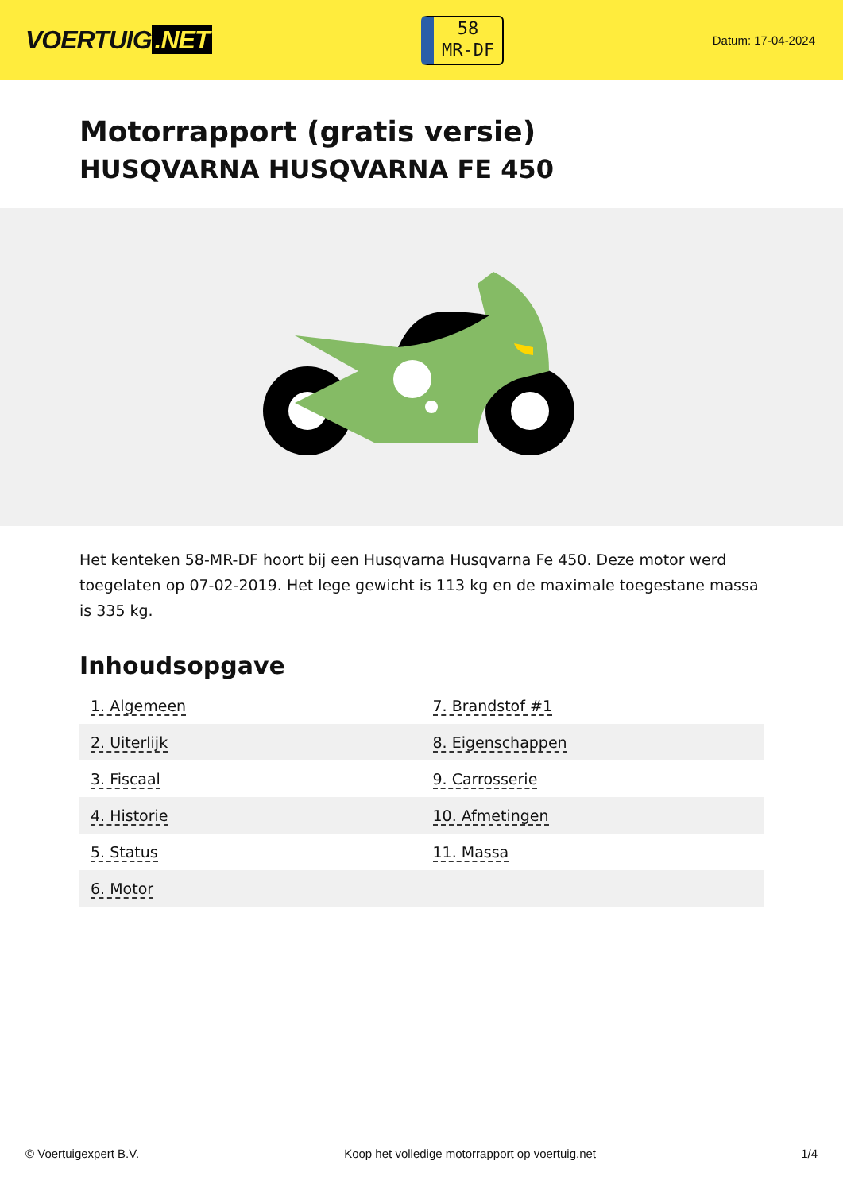VOERTUIG.NET
58
MR-DF
Datum: 17-04-2024
Motorrapport (gratis versie)
HUSQVARNA HUSQVARNA FE 450
Het kenteken 58-MR-DF hoort bij een Husqvarna Husqvarna Fe 450. Deze motor werd toegelaten op 07-02-2019. Het lege gewicht is 113 kg en de maximale toegestane massa is 335 kg.
Inhoudsopgave
| 1. Algemeen | 7. Brandstof #1 |
| 2. Uiterlijk | 8. Eigenschappen |
| 3. Fiscaal | 9. Carrosserie |
| 4. Historie | 10. Afmetingen |
| 5. Status | 11. Massa |
| 6. Motor | |
© Voertuigexpert B.V. Koop het volledige motorrapport op voertuig.net 1/4